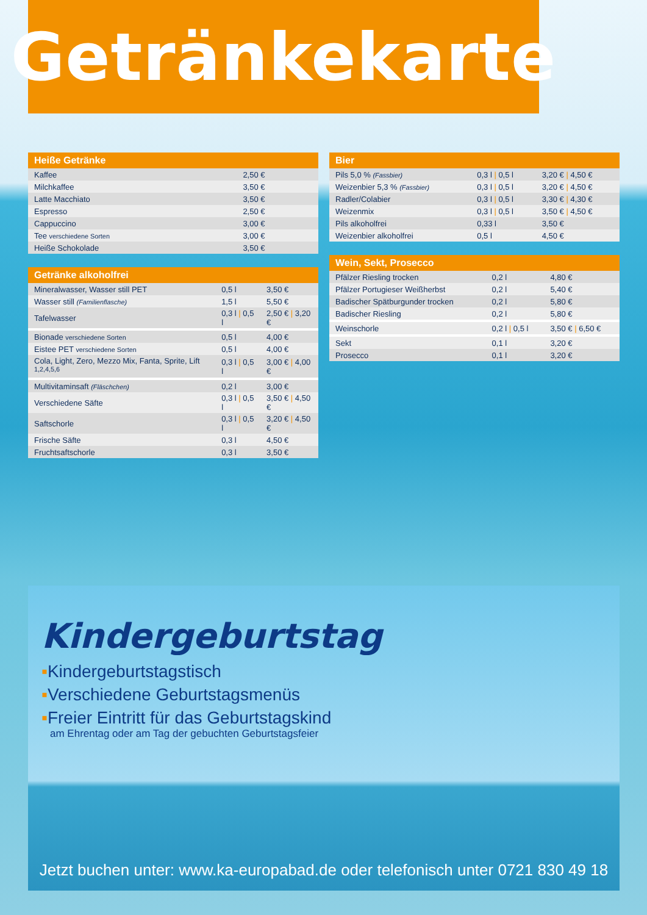Getränkekarte
| Heiße Getränke | |
| --- | --- |
| Kaffee | 2,50 € |
| Milchkaffee | 3,50 € |
| Latte Macchiato | 3,50 € |
| Espresso | 2,50 € |
| Cappuccino | 3,00 € |
| Tee verschiedene Sorten | 3,00 € |
| Heiße Schokolade | 3,50 € |
| Getränke alkoholfrei | | |
| --- | --- | --- |
| Mineralwasser, Wasser still PET | 0,5 l | 3,50 € |
| Wasser still (Familienflasche) | 1,5 l | 5,50 € |
| Tafelwasser | 0,3 l / 0,5 l | 2,50 € / 3,20 € |
| Bionade verschiedene Sorten | 0,5 l | 4,00 € |
| Eistee PET verschiedene Sorten | 0,5 l | 4,00 € |
| Cola, Light, Zero, Mezzo Mix, Fanta, Sprite, Lift <sup>1,2,4,5,6</sup> | 0,3 l / 0,5 l | 3,00 € / 4,00 € |
| Multivitaminsaft (Fläschchen) | 0,2 l | 3,00 € |
| Verschiedene Säfte | 0,3 l / 0,5 l | 3,50 € / 4,50 € |
| Saftschorle | 0,3 l / 0,5 l | 3,20 € / 4,50 € |
| Frische Säfte | 0,3 l | 4,50 € |
| Fruchtsaftschorle | 0,3 l | 3,50 € |
| Bier | | |
| --- | --- | --- |
| Pils 5,0 % (Fassbier) | 0,3 l / 0,5 l | 3,20 € / 4,50 € |
| Weizenbier 5,3 % (Fassbier) | 0,3 l / 0,5 l | 3,20 € / 4,50 € |
| Radler/Colabier | 0,3 l / 0,5 l | 3,30 € / 4,30 € |
| Weizenmix | 0,3 l / 0,5 l | 3,50 € / 4,50 € |
| Pils alkoholfrei | 0,33 l | 3,50 € |
| Weizenbier alkoholfrei | 0,5 l | 4,50 € |
| Wein, Sekt, Prosecco | | |
| --- | --- | --- |
| Pfälzer Riesling trocken | 0,2 l | 4,80 € |
| Pfälzer Portugieser Weißherbst | 0,2 l | 5,40 € |
| Badischer Spätburgunder trocken | 0,2 l | 5,80 € |
| Badischer Riesling | 0,2 l | 5,80 € |
| Weinschorle | 0,2 l / 0,5 l | 3,50 € / 6,50 € |
| Sekt | 0,1 l | 3,20 € |
| Prosecco | 0,1 l | 3,20 € |
Kindergeburtstag
▪Kindergeburtstagstisch
▪Verschiedene Geburtstagsmenüs
▪Freier Eintritt für das Geburtstagskind
am Ehrentag oder am Tag der gebuchten Geburtstagsfeier
Jetzt buchen unter: www.ka-europabad.de oder telefonisch unter 0721 830 49 18